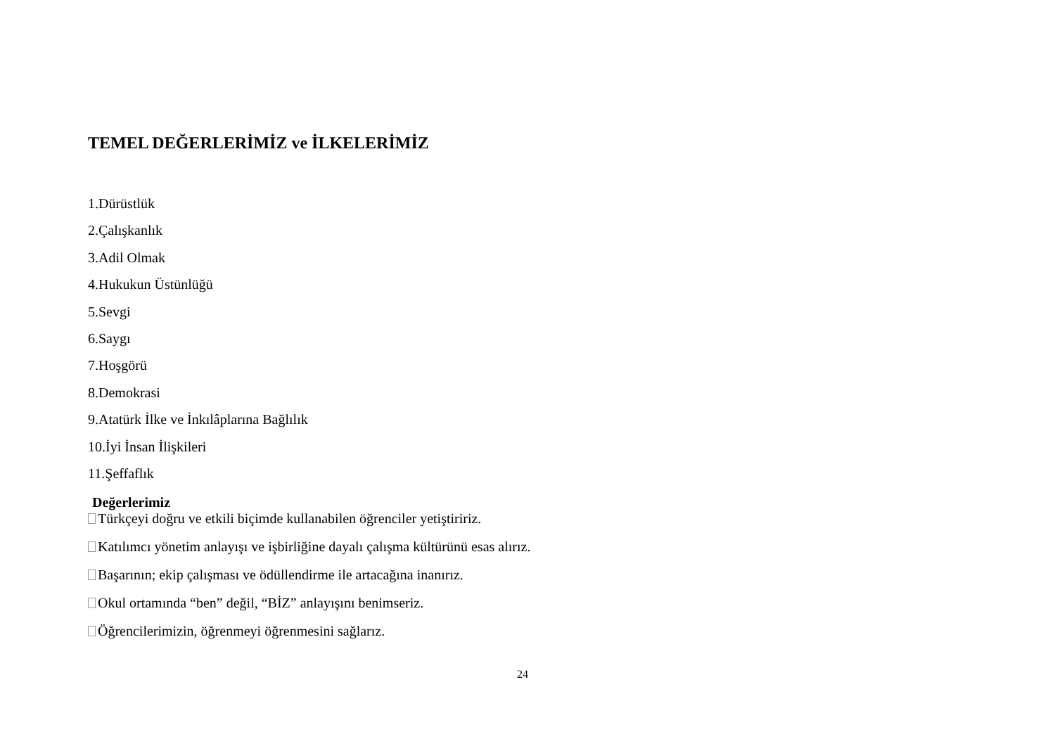TEMEL DEĞERLERİMİZ ve İLKELERİMİZ
1.Dürüstlük
2.Çalışkanlık
3.Adil Olmak
4.Hukukun Üstünlüğü
5.Sevgi
6.Saygı
7.Hoşgörü
8.Demokrasi
9.Atatürk İlke ve İnkılâplarına Bağlılık
10.İyi İnsan İlişkileri
11.Şeffaflık
Değerlerimiz
Türkçeyi doğru ve etkili biçimde kullanabilen öğrenciler yetiştiririz.
Katılımcı yönetim anlayışı ve işbirliğine dayalı çalışma kültürünü esas alırız.
Başarının; ekip çalışması ve ödüllendirme ile artacağına inanırız.
Okul ortamında “ben” değil, “BİZ” anlayışını benimseriz.
Öğrencilerimizin, öğrenmeyi öğrenmesini sağlarız.
24